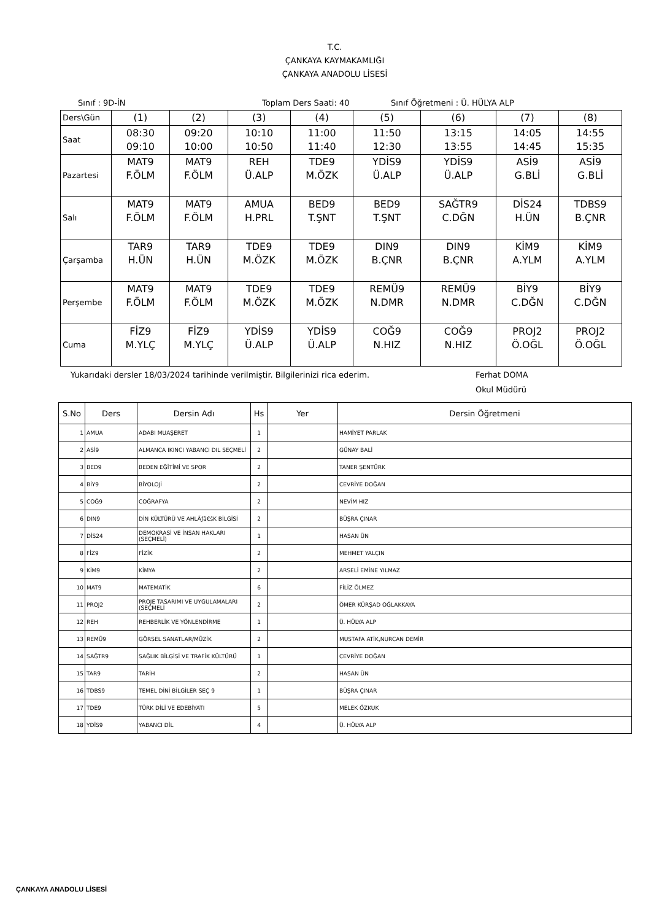T.C.
ÇANKAYA KAYMAKAMLIĞI
ÇANKAYA ANADOLU LİSESİ
Sınıf : 9D-İN Toplam Ders Saati: 40 Sınıf Öğretmeni : Ü. HÜLYA ALP
| Ders\Gün | (1) | (2) | (3) | (4) | (5) | (6) | (7) | (8) |
| Saat | 08:30 09:10 | 09:20 10:00 | 10:10 10:50 | 11:00 11:40 | 11:50 12:30 | 13:15 13:55 | 14:05 14:45 | 14:55 15:35 |
| Pazartesi | MAT9 F.ÖLM | MAT9 F.ÖLM | REH Ü.ALP | TDE9 M.ÖZK | YDİS9 Ü.ALP | YDİS9 Ü.ALP | ASİ9 G.BLİ | ASİ9 G.BLİ |
| Salı | MAT9 F.ÖLM | MAT9 F.ÖLM | AMUA H.PRL | BED9 T.ŞNT | BED9 T.ŞNT | SAĞTR9 C.DĞN | DİS24 H.ÜN | TDBS9 B.ÇNR |
| Çarşamba | TAR9 H.ÜN | TAR9 H.ÜN | TDE9 M.ÖZK | TDE9 M.ÖZK | DIN9 B.ÇNR | DIN9 B.ÇNR | KİM9 A.YLM | KİM9 A.YLM |
| Perşembe | MAT9 F.ÖLM | MAT9 F.ÖLM | TDE9 M.ÖZK | TDE9 M.ÖZK | REMÜ9 N.DMR | REMÜ9 N.DMR | BİY9 C.DĞN | BİY9 C.DĞN |
| Cuma | FİZ9 M.YLÇ | FİZ9 M.YLÇ | YDİS9 Ü.ALP | YDİS9 Ü.ALP | COĞ9 N.HIZ | COĞ9 N.HIZ | PROJ2 Ö.OĞL | PROJ2 Ö.OĞL |
Yukarıdaki dersler 18/03/2024 tarihinde verilmiştir. Bilgilerinizi rica ederim. Ferhat DOMA
Okul Müdürü
| S.No | Ders | Dersin Adı | Hs | Yer | Dersin Öğretmeni |
| --- | --- | --- | --- | --- | --- |
| 1 | AMUA | ADABI MUAŞERET | 1 | | HAMİYET PARLAK |
| 2 | ASİ9 | ALMANCA IKINCI YABANCI DIL SEÇMELİ | 2 | | GÜNAY BALİ |
| 3 | BED9 | BEDEN EĞİTİMİ VE SPOR | 2 | | TANER ŞENTÜRK |
| 4 | BİY9 | BİYOLOJİ | 2 | | CEVRİYE DOĞAN |
| 5 | COĞ9 | COĞRAFYA | 2 | | NEVİM HIZ |
| 6 | DIN9 | DİN KÜLTÜRÜ VE AHLÃƒâ€šK BİLGİSİ | 2 | | BÜŞRA ÇINAR |
| 7 | DİS24 | DEMOKRASİ VE İNSAN HAKLARI (SEÇMELİ) | 1 | | HASAN ÜN |
| 8 | FİZ9 | FİZİK | 2 | | MEHMET YALÇIN |
| 9 | KİM9 | KİMYA | 2 | | ARSELİ EMİNE YILMAZ |
| 10 | MAT9 | MATEMATİK | 6 | | FİLİZ ÖLMEZ |
| 11 | PROJ2 | PROJE TASARIMI VE UYGULAMALARI (SEÇMELİ | 2 | | ÖMER KÜRŞAD OĞLAKKAYA |
| 12 | REH | REHBERLİK VE YÖNLENDİRME | 1 | | Ü. HÜLYA ALP |
| 13 | REMÜ9 | GÖRSEL SANATLAR/MÜZİK | 2 | | MUSTAFA ATİK,NURCAN DEMİR |
| 14 | SAĞTR9 | SAĞLIK BİLGİSİ VE TRAFİK KÜLTÜRÜ | 1 | | CEVRİYE DOĞAN |
| 15 | TAR9 | TARİH | 2 | | HASAN ÜN |
| 16 | TDBS9 | TEMEL DİNİ BİLGİLER SEÇ 9 | 1 | | BÜŞRA ÇINAR |
| 17 | TDE9 | TÜRK DİLİ VE EDEBİYATI | 5 | | MELEK ÖZKUK |
| 18 | YDİS9 | YABANCI DİL | 4 | | Ü. HÜLYA ALP |
ÇANKAYA ANADOLU LİSESİ